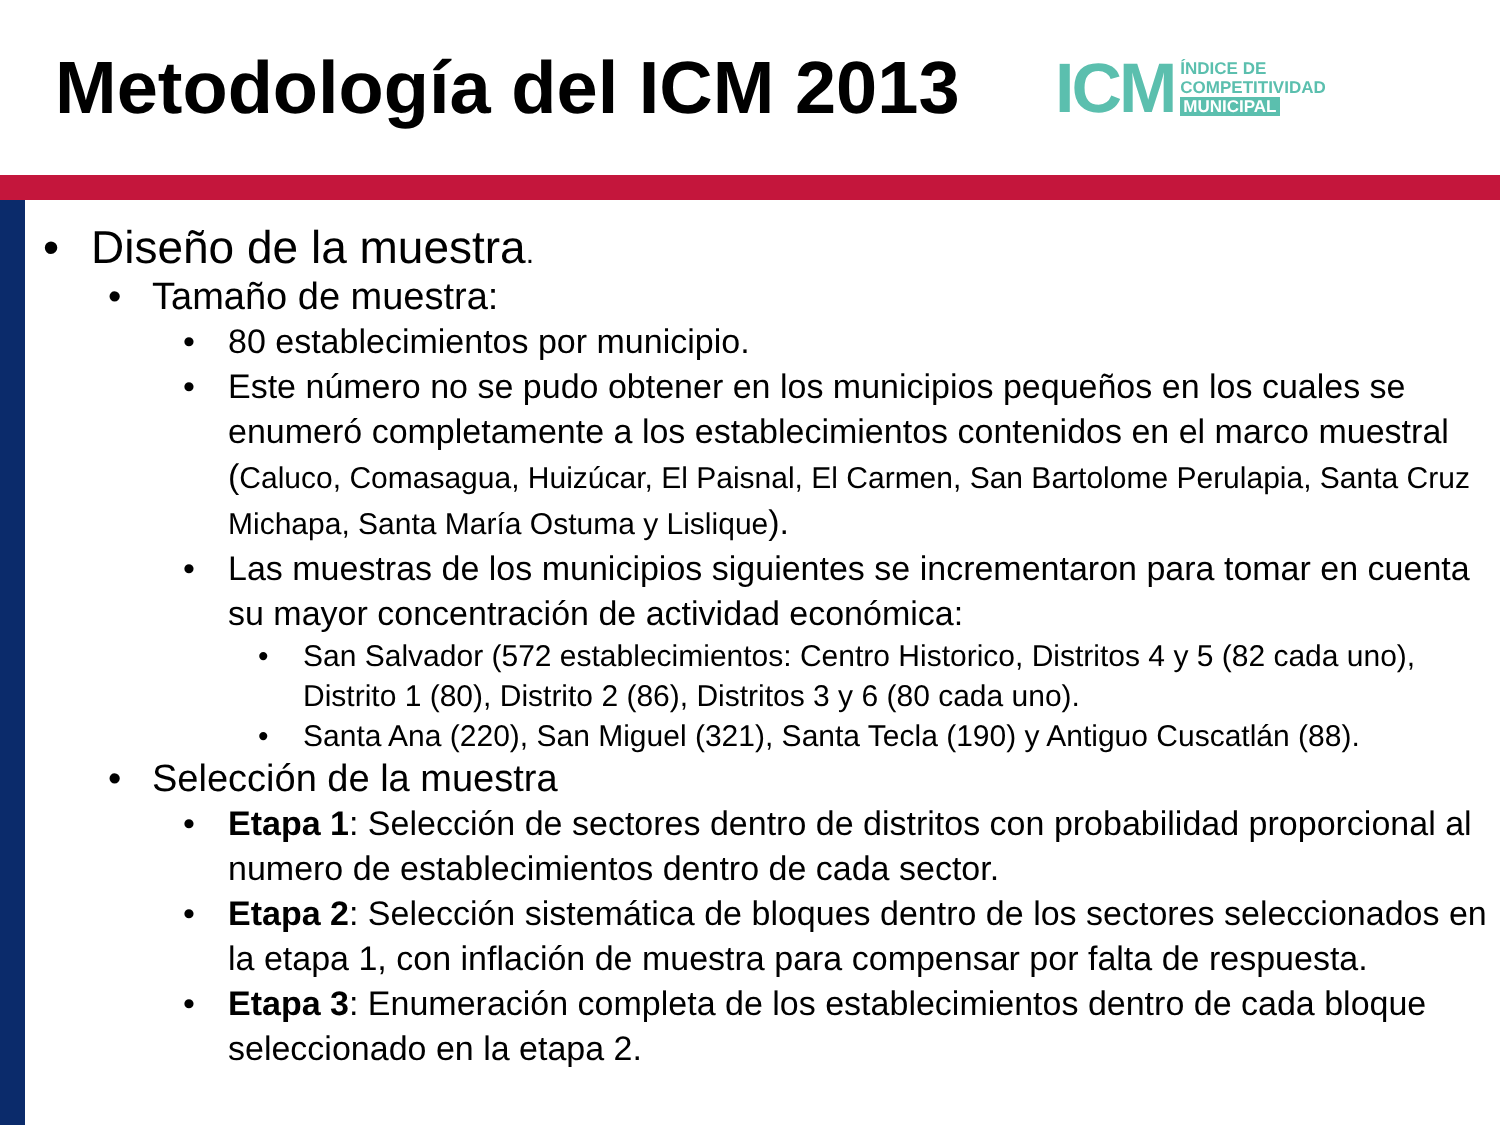Metodología del ICM 2013
ICM ÍNDICE DE
COMPETITIVIDAD
MUNICIPAL
• Diseño de la muestra.
• Tamaño de muestra:
• 80 establecimientos por municipio.
• Este número no se pudo obtener en los municipios pequeños en los cuales se enumeró completamente a los establecimientos contenidos en el marco muestral (Caluco, Comasagua, Huizúcar, El Paisnal, El Carmen, San Bartolome Perulapia, Santa Cruz Michapa, Santa María Ostuma y Lislique).
• Las muestras de los municipios siguientes se incrementaron para tomar en cuenta su mayor concentración de actividad económica:
• San Salvador (572 establecimientos: Centro Historico, Distritos 4 y 5 (82 cada uno), Distrito 1 (80), Distrito 2 (86), Distritos 3 y 6 (80 cada uno).
• Santa Ana (220), San Miguel (321), Santa Tecla (190) y Antiguo Cuscatlán (88).
• Selección de la muestra
• Etapa 1: Selección de sectores dentro de distritos con probabilidad proporcional al numero de establecimientos dentro de cada sector.
• Etapa 2: Selección sistemática de bloques dentro de los sectores seleccionados en la etapa 1, con inflación de muestra para compensar por falta de respuesta.
• Etapa 3: Enumeración completa de los establecimientos dentro de cada bloque seleccionado en la etapa 2.